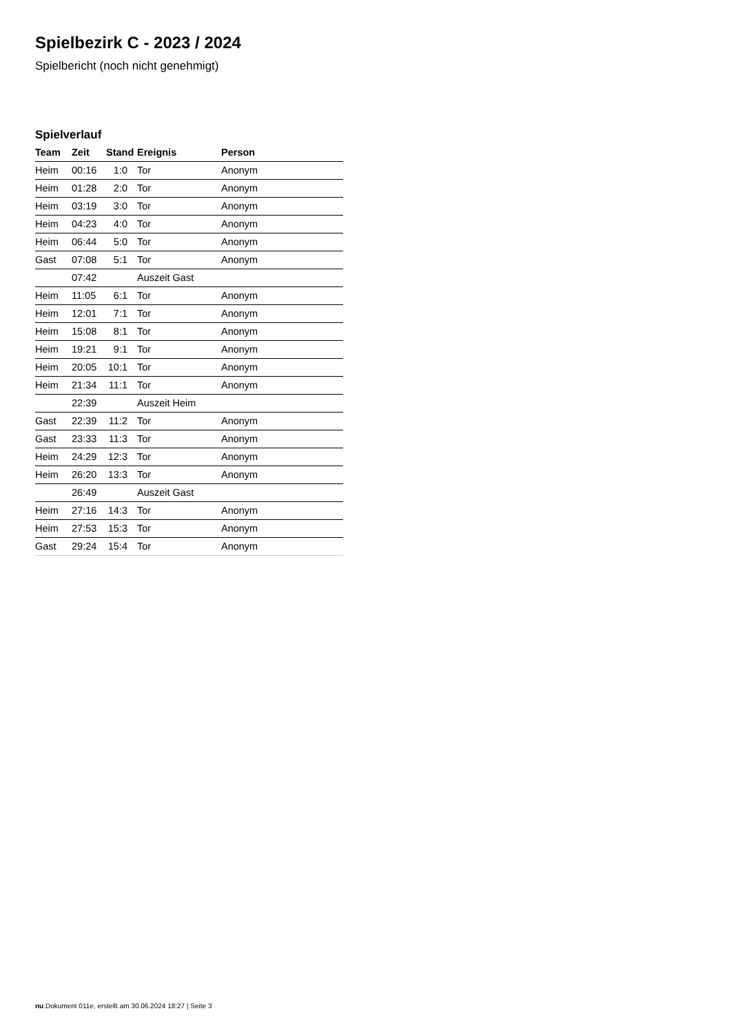Spielbezirk C - 2023 / 2024
Spielbericht (noch nicht genehmigt)
Spielverlauf
| Team | Zeit | Stand | Ereignis | Person |
| --- | --- | --- | --- | --- |
| Heim | 00:16 | 1:0 | Tor | Anonym |
| Heim | 01:28 | 2:0 | Tor | Anonym |
| Heim | 03:19 | 3:0 | Tor | Anonym |
| Heim | 04:23 | 4:0 | Tor | Anonym |
| Heim | 06:44 | 5:0 | Tor | Anonym |
| Gast | 07:08 | 5:1 | Tor | Anonym |
| | 07:42 | | Auszeit Gast | |
| Heim | 11:05 | 6:1 | Tor | Anonym |
| Heim | 12:01 | 7:1 | Tor | Anonym |
| Heim | 15:08 | 8:1 | Tor | Anonym |
| Heim | 19:21 | 9:1 | Tor | Anonym |
| Heim | 20:05 | 10:1 | Tor | Anonym |
| Heim | 21:34 | 11:1 | Tor | Anonym |
| | 22:39 | | Auszeit Heim | |
| Gast | 22:39 | 11:2 | Tor | Anonym |
| Gast | 23:33 | 11:3 | Tor | Anonym |
| Heim | 24:29 | 12:3 | Tor | Anonym |
| Heim | 26:20 | 13:3 | Tor | Anonym |
| | 26:49 | | Auszeit Gast | |
| Heim | 27:16 | 14:3 | Tor | Anonym |
| Heim | 27:53 | 15:3 | Tor | Anonym |
| Gast | 29:24 | 15:4 | Tor | Anonym |
nu.Dokument 011e, erstellt am 30.06.2024 18:27 | Seite 3